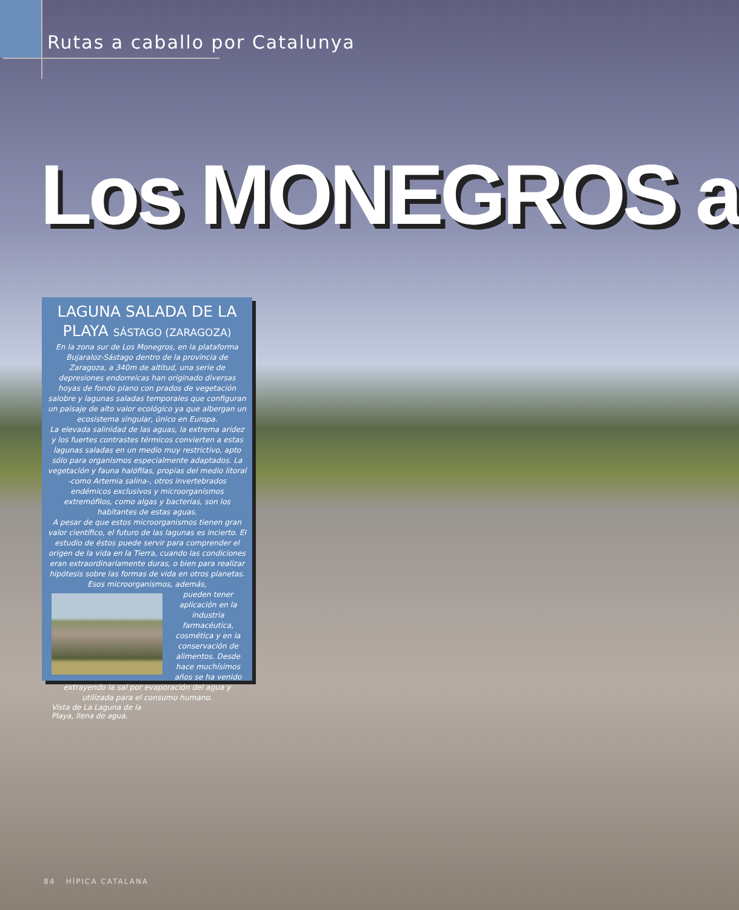Rutas a caballo por Catalunya
Los MONEGROS a
LAGUNA SALADA DE LA PLAYA SÁSTAGO (ZARAGOZA)
En la zona sur de Los Monegros, en la plataforma Bujaraloz-Sástago dentro de la provincia de Zaragoza, a 340m de altitud, una serie de depresiones endorreicas han originado diversas hoyas de fondo plano con prados de vegetación salobre y lagunas saladas temporales que configuran un paisaje de alto valor ecológico ya que albergan un ecosistema singular, único en Europa.
La elevada salinidad de las aguas, la extrema aridez y los fuertes contrastes térmicos convierten a estas lagunas saladas en un medio muy restrictivo, apto sólo para organismos especialmente adaptados. La vegetación y fauna halófilas, propias del medio litoral -como Artemia salina-, otros invertebrados endémicos exclusivos y microorganismos extremófilos, como algas y bacterias, son los habitantes de estas aguas.
A pesar de que estos microorganismos tienen gran valor científico, el futuro de las lagunas es incierto. El estudio de éstos puede servir para comprender el origen de la vida en la Tierra, cuando las condiciones eran extraordinariamente duras, o bien para realizar hipótesis sobre las formas de vida en otros planetas. Esos microorganismos, además,
pueden tener aplicación en la industria farmacéutica, cosmética y en la conservación de alimentos. Desde hace muchísimos años se ha venido extrayendo la sal por evaporación del agua y utilizada para el consumo humano.
Vista de La Laguna de la Playa, llena de agua.
84 HÍPICA CATALANA